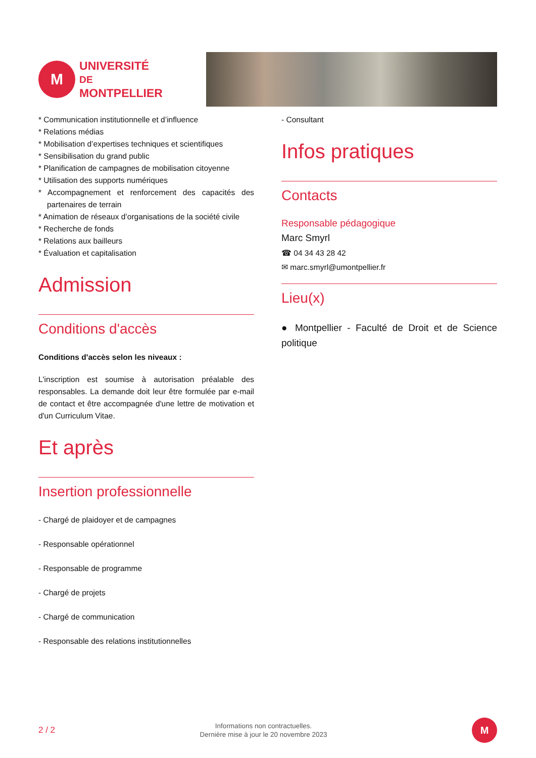M
UNIVERSITÉ DE
MONTPELLIER
* Communication institutionnelle et d’influence
* Relations médias
* Mobilisation d’expertises techniques et scientifiques
* Sensibilisation du grand public
* Planification de campagnes de mobilisation citoyenne
* Utilisation des supports numériques
* Accompagnement et renforcement des capacités des partenaires de terrain
* Animation de réseaux d’organisations de la société civile
* Recherche de fonds
* Relations aux bailleurs
* Évaluation et capitalisation
Admission
Conditions d'accès
Conditions d'accès selon les niveaux :
L'inscription est soumise à autorisation préalable des responsables. La demande doit leur être formulée par e-mail de contact et être accompagnée d'une lettre de motivation et d'un Curriculum Vitae.
Et après
Insertion professionnelle
- Chargé de plaidoyer et de campagnes
- Responsable opérationnel
- Responsable de programme
- Chargé de projets
- Chargé de communication
- Responsable des relations institutionnelles
- Consultant
Infos pratiques
Contacts
Responsable pédagogique
Marc Smyrl
☎ 04 34 43 28 42
✉ marc.smyrl@umontpellier.fr
Lieu(x)
● Montpellier - Faculté de Droit et de Science politique
2 / 2
Informations non contractuelles.
Dernière mise à jour le 20 novembre 2023
M